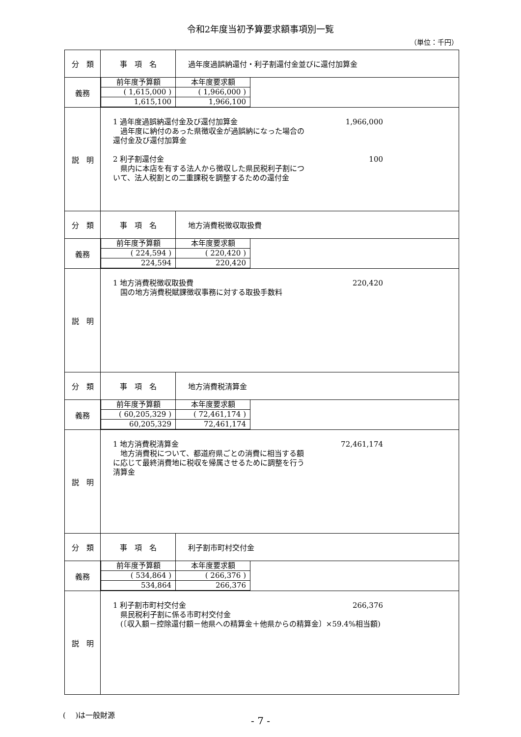令和2年度当初予算要求額事項別一覧
（単位：千円）
| 分 類 | 事 項 名 | 過年度過誤納還付・利子割還付金並びに還付加算金 |
| 義務 | / 前年度予算額 / 本年度要求額 / / ( 1,615,000 ) / ( 1,966,000 ) / / 1,615,100 / 1,966,100 / | |
| 説 明 | 1 過年度過誤納還付金及び還付加算金 1,966,000 過年度に納付のあった県徴収金が過誤納になった場合の 還付金及び還付加算金 2 利子割還付金 100 県内に本店を有する法人から徴収した県民税利子割につ いて、法人税割との二重課税を調整するための還付金 | |
| 分 類 | 事 項 名 | 地方消費税徴収取扱費 |
| 義務 | / 前年度予算額 / 本年度要求額 / / ( 224,594 ) / ( 220,420 ) / / 224,594 / 220,420 / | |
| 説 明 | 1 地方消費税徴収取扱費 220,420 国の地方消費税賦課徴収事務に対する取扱手数料 | |
| 分 類 | 事 項 名 | 地方消費税清算金 |
| 義務 | / 前年度予算額 / 本年度要求額 / / ( 60,205,329 ) / ( 72,461,174 ) / / 60,205,329 / 72,461,174 / | |
| 説 明 | 1 地方消費税清算金 72,461,174 地方消費税について、都道府県ごとの消費に相当する額 に応じて最終消費地に税収を帰属させるために調整を行う 清算金 | |
| 分 類 | 事 項 名 | 利子割市町村交付金 |
| 義務 | / 前年度予算額 / 本年度要求額 / / ( 534,864 ) / ( 266,376 ) / / 534,864 / 266,376 / | |
| 説 明 | 1 利子割市町村交付金 266,376 県民税利子割に係る市町村交付金 (〔収入額－控除還付額－他県への精算金＋他県からの精算金〕×59.4%相当額) | |
(　 )は一般財源
- 7 -